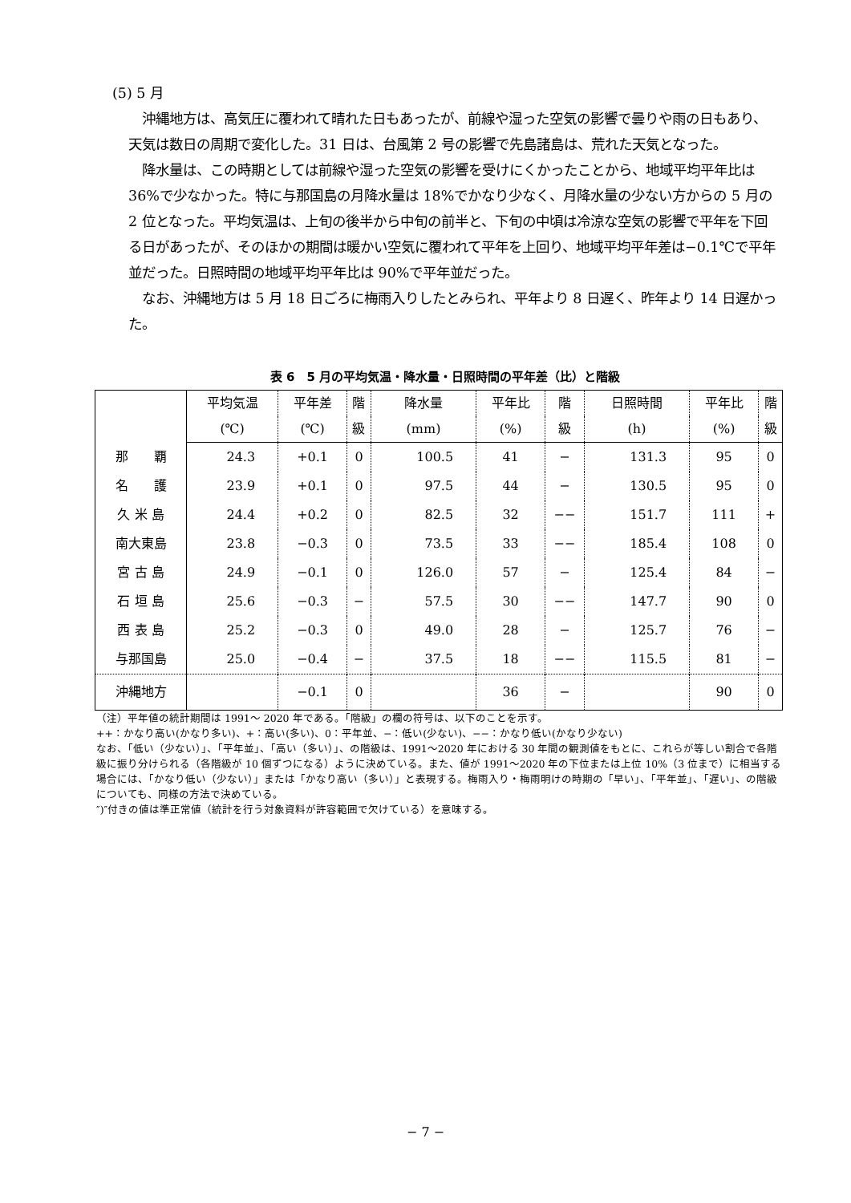(5) 5 月
　沖縄地方は、高気圧に覆われて晴れた日もあったが、前線や湿った空気の影響で曇りや雨の日もあり、天気は数日の周期で変化した。31 日は、台風第 2 号の影響で先島諸島は、荒れた天気となった。
　降水量は、この時期としては前線や湿った空気の影響を受けにくかったことから、地域平均平年比は 36%で少なかった。特に与那国島の月降水量は 18%でかなり少なく、月降水量の少ない方からの 5 月の 2 位となった。平均気温は、上旬の後半から中旬の前半と、下旬の中頃は冷涼な空気の影響で平年を下回る日があったが、そのほかの期間は暖かい空気に覆われて平年を上回り、地域平均平年差は−0.1℃で平年並だった。日照時間の地域平均平年比は 90%で平年並だった。
　なお、沖縄地方は 5 月 18 日ごろに梅雨入りしたとみられ、平年より 8 日遅く、昨年より 14 日遅かった。
表 6　5 月の平均気温・降水量・日照時間の平年差（比）と階級
| | 平均気温 | 平年差 | 階 | 降水量 | 平年比 | 階 | 日照時間 | 平年比 | 階 |
| --- | --- | --- | --- | --- | --- | --- | --- | --- | --- |
| | (℃) | (℃) | 級 | (mm) | (%) | 級 | (h) | (%) | 級 |
| 那 覇 | 24.3 | +0.1 | 0 | 100.5 | 41 | − | 131.3 | 95 | 0 |
| 名 護 | 23.9 | +0.1 | 0 | 97.5 | 44 | − | 130.5 | 95 | 0 |
| 久 米 島 | 24.4 | +0.2 | 0 | 82.5 | 32 | −− | 151.7 | 111 | + |
| 南大東島 | 23.8 | −0.3 | 0 | 73.5 | 33 | −− | 185.4 | 108 | 0 |
| 宮 古 島 | 24.9 | −0.1 | 0 | 126.0 | 57 | − | 125.4 | 84 | − |
| 石 垣 島 | 25.6 | −0.3 | − | 57.5 | 30 | −− | 147.7 | 90 | 0 |
| 西 表 島 | 25.2 | −0.3 | 0 | 49.0 | 28 | − | 125.7 | 76 | − |
| 与那国島 | 25.0 | −0.4 | − | 37.5 | 18 | −− | 115.5 | 81 | − |
| 沖縄地方 | | −0.1 | 0 | | 36 | − | | 90 | 0 |
（注）平年値の統計期間は 1991〜 2020 年である。「階級」の欄の符号は、以下のことを示す。
++：かなり高い(かなり多い)、+：高い(多い)、0：平年並、−：低い(少ない)、−−：かなり低い(かなり少ない)
なお、「低い（少ない）」、「平年並」、「高い（多い）」、の階級は、1991〜2020 年における 30 年間の観測値をもとに、これらが等しい割合で各階級に振り分けられる（各階級が 10 個ずつになる）ように決めている。また、値が 1991〜2020 年の下位または上位 10%（3 位まで）に相当する場合には、「かなり低い（少ない）」または「かなり高い（多い）」と表現する。梅雨入り・梅雨明けの時期の「早い」、「平年並」、「遅い」、の階級についても、同様の方法で決めている。
″)″付きの値は準正常値（統計を行う対象資料が許容範囲で欠けている）を意味する。
− 7 −